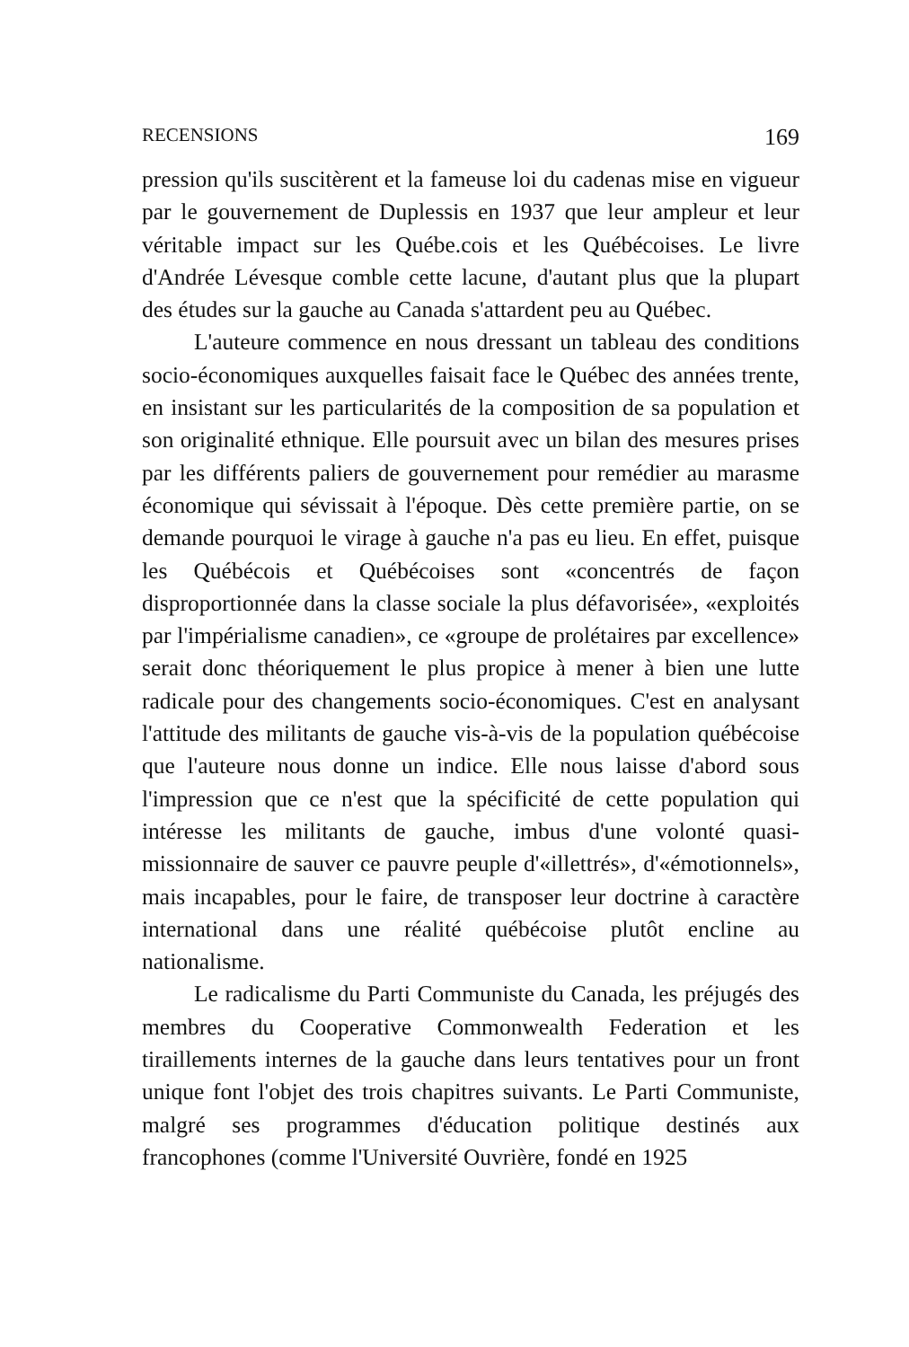RECENSIONS 169
pression qu'ils suscitèrent et la fameuse loi du cadenas mise en vigueur par le gouvernement de Duplessis en 1937 que leur ampleur et leur véritable impact sur les Québe.cois et les Québécoises. Le livre d'Andrée Lévesque comble cette lacune, d'autant plus que la plupart des études sur la gauche au Canada s'attardent peu au Québec.
L'auteure commence en nous dressant un tableau des conditions socio-économiques auxquelles faisait face le Québec des années trente, en insistant sur les particularités de la composition de sa population et son originalité ethnique. Elle poursuit avec un bilan des mesures prises par les différents paliers de gouvernement pour remédier au marasme économique qui sévissait à l'époque. Dès cette première partie, on se demande pourquoi le virage à gauche n'a pas eu lieu. En effet, puisque les Québécois et Québécoises sont «concentrés de façon disproportionnée dans la classe sociale la plus défavorisée», «exploités par l'impérialisme canadien», ce «groupe de prolétaires par excellence» serait donc théoriquement le plus propice à mener à bien une lutte radicale pour des changements socio-économiques. C'est en analysant l'attitude des militants de gauche vis-à-vis de la population québécoise que l'auteure nous donne un indice. Elle nous laisse d'abord sous l'impression que ce n'est que la spécificité de cette population qui intéresse les militants de gauche, imbus d'une volonté quasi-missionnaire de sauver ce pauvre peuple d'«illettrés», d'«émotionnels», mais incapables, pour le faire, de transposer leur doctrine à caractère international dans une réalité québécoise plutôt encline au nationalisme.
Le radicalisme du Parti Communiste du Canada, les préjugés des membres du Cooperative Commonwealth Federation et les tiraillements internes de la gauche dans leurs tentatives pour un front unique font l'objet des trois chapitres suivants. Le Parti Communiste, malgré ses programmes d'éducation politique destinés aux francophones (comme l'Université Ouvrière, fondé en 1925